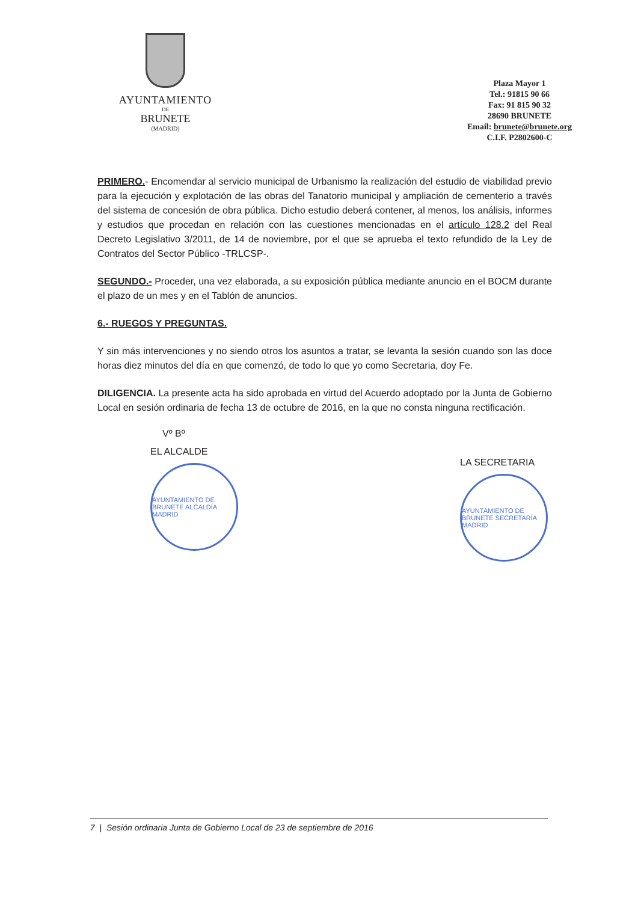AYUNTAMIENTO
DE
BRUNETE
(MADRID)
Plaza Mayor 1
Tel.: 91815 90 66
Fax: 91 815 90 32
28690 BRUNETE
Email: brunete@brunete.org
C.I.F. P2802600-C
PRIMERO.- Encomendar al servicio municipal de Urbanismo la realización del estudio de viabilidad previo para la ejecución y explotación de las obras del Tanatorio municipal y ampliación de cementerio a través del sistema de concesión de obra pública. Dicho estudio deberá contener, al menos, los análisis, informes y estudios que procedan en relación con las cuestiones mencionadas en el artículo 128.2 del Real Decreto Legislativo 3/2011, de 14 de noviembre, por el que se aprueba el texto refundido de la Ley de Contratos del Sector Público -TRLCSP-.
SEGUNDO.- Proceder, una vez elaborada, a su exposición pública mediante anuncio en el BOCM durante el plazo de un mes y en el Tablón de anuncios.
6.- RUEGOS Y PREGUNTAS.
Y sin más intervenciones y no siendo otros los asuntos a tratar, se levanta la sesión cuando son las doce horas diez minutos del día en que comenzó, de todo lo que yo como Secretaria, doy Fe.
DILIGENCIA. La presente acta ha sido aprobada en virtud del Acuerdo adoptado por la Junta de Gobierno Local en sesión ordinaria de fecha 13 de octubre de 2016, en la que no consta ninguna rectificación.
Vº Bº
EL ALCALDE
AYUNTAMIENTO DE BRUNETE ALCALDÍA MADRID
LA SECRETARIA
AYUNTAMIENTO DE BRUNETE SECRETARÍA MADRID
7 | Sesión ordinaria Junta de Gobierno Local de 23 de septiembre de 2016